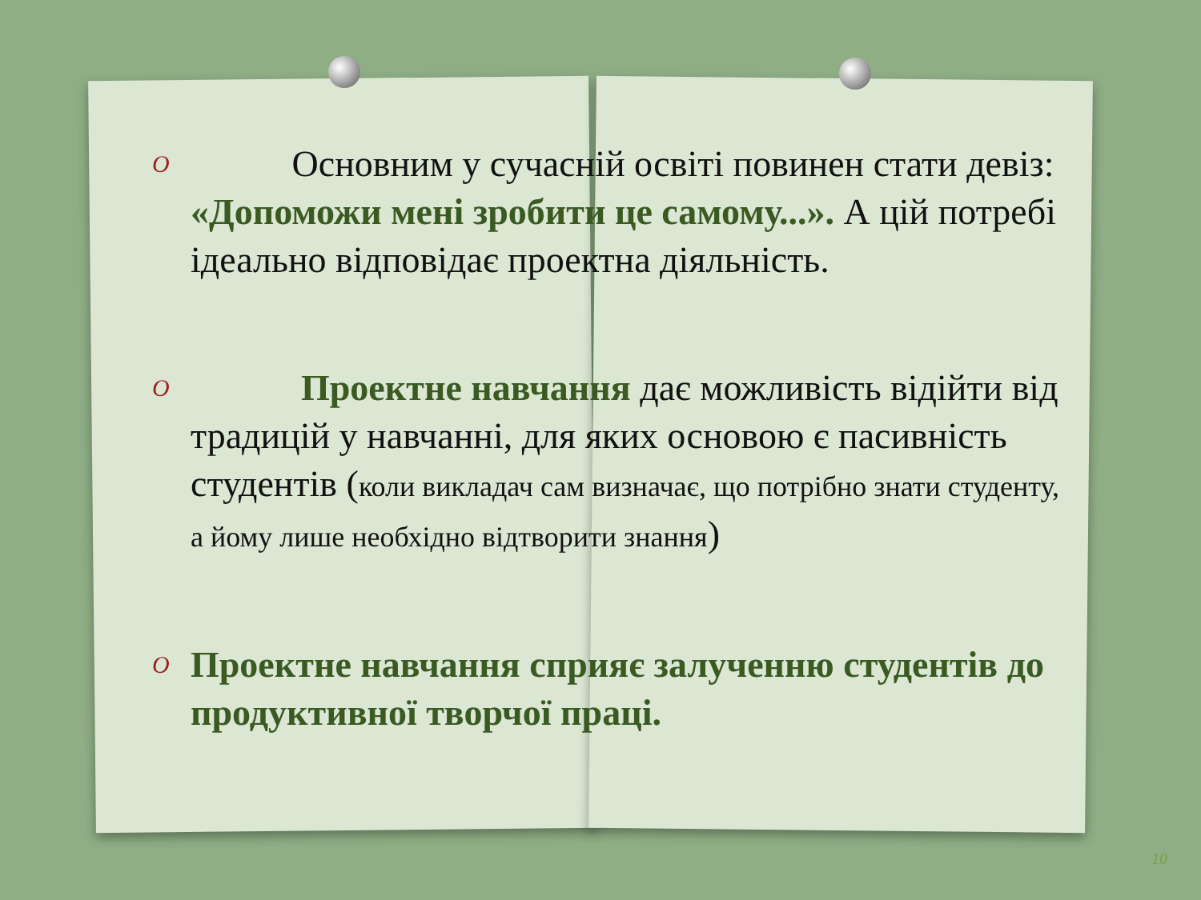O
Основним у сучасній освіті повинен стати девіз: «Допоможи мені зробити це самому...». А цій потребі ідеально відповідає проектна діяльність.
O
Проектне навчання дає можливість відійти від традицій у навчанні, для яких основою є пасивність студентів (коли викладач сам визначає, що потрібно знати студенту, а йому лише необхідно відтворити знання)
O
Проектне навчання сприяє залученню студентів до продуктивної творчої праці.
10